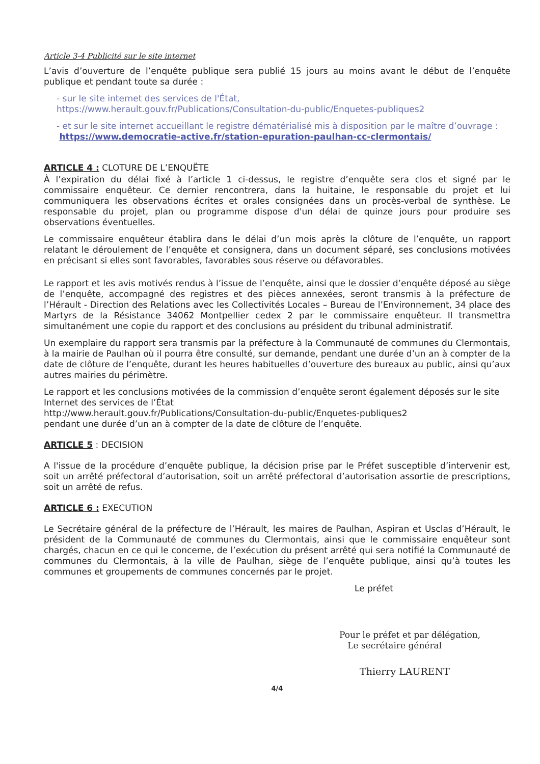Article 3-4 Publicité sur le site internet
L’avis d’ouverture de l’enquête publique sera publié 15 jours au moins avant le début de l’enquête publique et pendant toute sa durée :
- sur le site internet des services de l'État,
https://www.herault.gouv.fr/Publications/Consultation-du-public/Enquetes-publiques2
- et sur le site internet accueillant le registre dématérialisé mis à disposition par le maître d’ouvrage :
https://www.democratie-active.fr/station-epuration-paulhan-cc-clermontais/
ARTICLE 4 : CLOTURE DE L’ENQUËTE
À l’expiration du délai fixé à l’article 1 ci-dessus, le registre d’enquête sera clos et signé par le commissaire enquêteur. Ce dernier rencontrera, dans la huitaine, le responsable du projet et lui communiquera les observations écrites et orales consignées dans un procès-verbal de synthèse. Le responsable du projet, plan ou programme dispose d'un délai de quinze jours pour produire ses observations éventuelles.
Le commissaire enquêteur établira dans le délai d’un mois après la clôture de l’enquête, un rapport relatant le déroulement de l’enquête et consignera, dans un document séparé, ses conclusions motivées en précisant si elles sont favorables, favorables sous réserve ou défavorables.
Le rapport et les avis motivés rendus à l’issue de l’enquête, ainsi que le dossier d’enquête déposé au siège de l’enquête, accompagné des registres et des pièces annexées, seront transmis à la préfecture de l’Hérault - Direction des Relations avec les Collectivités Locales – Bureau de l’Environnement, 34 place des Martyrs de la Résistance 34062 Montpellier cedex 2 par le commissaire enquêteur. Il transmettra simultanément une copie du rapport et des conclusions au président du tribunal administratif.
Un exemplaire du rapport sera transmis par la préfecture à la Communauté de communes du Clermontais, à la mairie de Paulhan où il pourra être consulté, sur demande, pendant une durée d’un an à compter de la date de clôture de l’enquête, durant les heures habituelles d’ouverture des bureaux au public, ainsi qu’aux autres mairies du périmètre.
Le rapport et les conclusions motivées de la commission d’enquête seront également déposés sur le site Internet des services de l’État
http://www.herault.gouv.fr/Publications/Consultation-du-public/Enquetes-publiques2
pendant une durée d’un an à compter de la date de clôture de l’enquête.
ARTICLE 5 : DECISION
A l'issue de la procédure d’enquête publique, la décision prise par le Préfet susceptible d’intervenir est, soit un arrêté préfectoral d’autorisation, soit un arrêté préfectoral d’autorisation assortie de prescriptions, soit un arrêté de refus.
ARTICLE 6 : EXECUTION
Le Secrétaire général de la préfecture de l’Hérault, les maires de Paulhan, Aspiran et Usclas d’Hérault, le président de la Communauté de communes du Clermontais, ainsi que le commissaire enquêteur sont chargés, chacun en ce qui le concerne, de l’exécution du présent arrêté qui sera notifié la Communauté de communes du Clermontais, à la ville de Paulhan, siège de l’enquête publique, ainsi qu’à toutes les communes et groupements de communes concernés par le projet.
Le préfet
Pour le préfet et par délégation,
Le secrétaire général
Thierry LAURENT
4/4